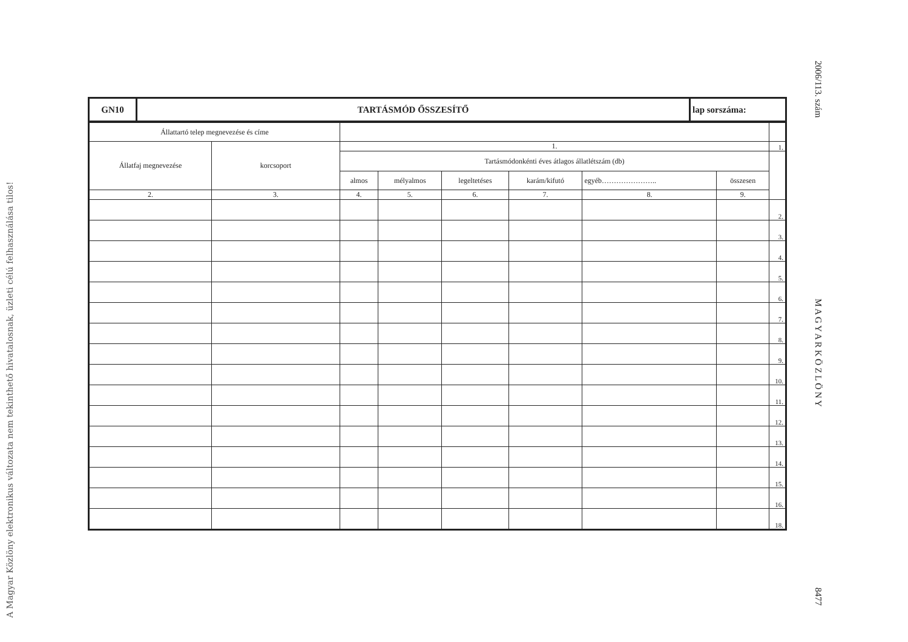A Magyar Közlöny elektronikus változata nem tekinthető hivatalosnak, üzleti célú felhasználása tilos!
2006/113. szám M A G Y A R K Ö Z L Ö N Y 8477
| GN10 | TARTÁSMÓD ŐSSZESÍTŐ | lap sorszáma: |
| Állattartó telep megnevezése és címe | | | | | | | | |
| Állatfaj megnevezése | korcsoport | 1. | | | | | | 1. |
| | | Tartásmódonkénti éves átlagos állatlétszám (db) | | | | | | |
| | | almos | mélyalmos | legeltetéses | karám/kifutó | egyéb………………….. | összesen | |
| 2. | 3. | 4. | 5. | 6. | 7. | 8. | 9. | |
| | | | | | | | | 2. |
| | | | | | | | | 3. |
| | | | | | | | | 4. |
| | | | | | | | | 5. |
| | | | | | | | | 6. |
| | | | | | | | | 7. |
| | | | | | | | | 8. |
| | | | | | | | | 9. |
| | | | | | | | | 10. |
| | | | | | | | | 11. |
| | | | | | | | | 12. |
| | | | | | | | | 13. |
| | | | | | | | | 14. |
| | | | | | | | | 15. |
| | | | | | | | | 16. |
| | | | | | | | | 18. |